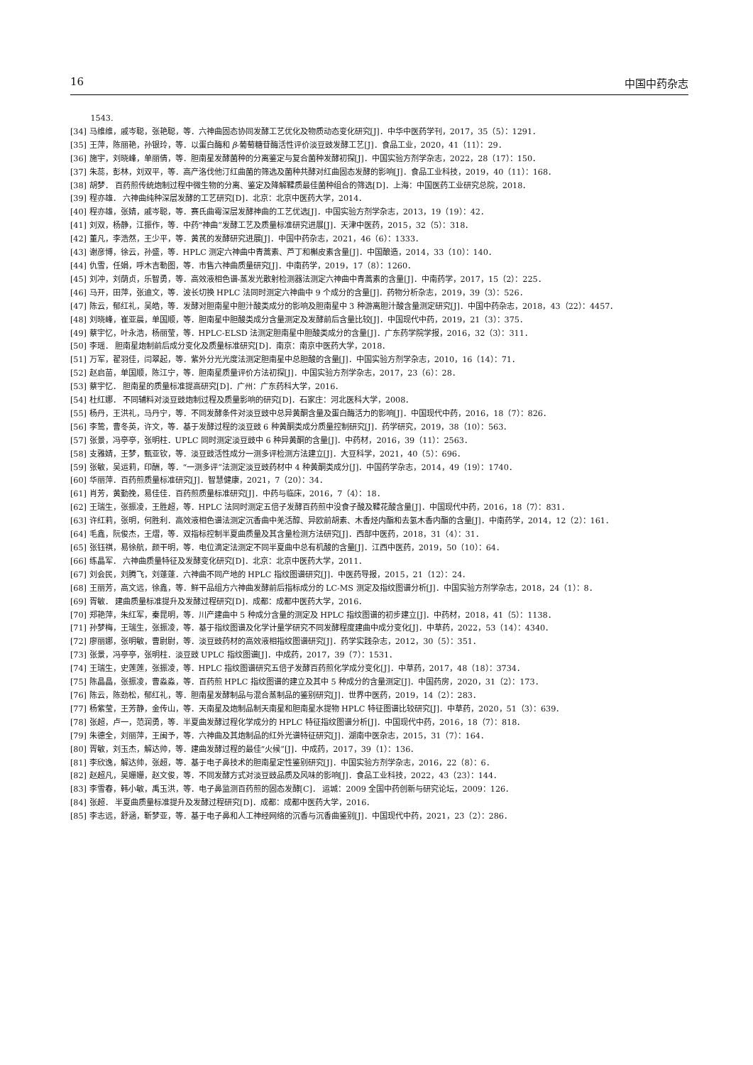16 中国中药杂志
1543.
[34] 马维维，戚岑聪，张艳聪，等．六神曲固态协同发酵工艺优化及物质动态变化研究[J]．中华中医药学刊，2017，35（5）：1291．
[35] 王萍，陈丽艳，孙银玲，等．以蛋白酶和 β-葡萄糖苷酶活性评价淡豆豉发酵工艺[J]．食品工业，2020，41（11）：29．
[36] 施宇，刘晓峰，单丽倩，等．胆南星发酵菌种的分离鉴定与复合菌种发酵初探[J]．中国实验方剂学杂志，2022，28（17）：150．
[37] 朱蕊，彭林，刘双平，等．高产洛伐他汀红曲菌的筛选及菌种共酵对红曲固态发酵的影响[J]．食品工业科技，2019，40（11）：168．
[38] 胡梦． 百药煎传统炮制过程中微生物的分离、鉴定及降解鞣质最佳菌种组合的筛选[D]．上海：中国医药工业研究总院，2018．
[39] 程亦雄． 六神曲纯种深层发酵的工艺研究[D]．北京：北京中医药大学，2014．
[40] 程亦雄，张婧，戚岑聪，等．赛氏曲霉深层发酵神曲的工艺优选[J]．中国实验方剂学杂志，2013，19（19）：42．
[41] 刘双，杨静，江振作，等．中药“神曲”发酵工艺及质量标准研究进展[J]．天津中医药，2015，32（5）：318．
[42] 董凡，李浩然，王少平，等．黄芪的发酵研究进展[J]．中国中药杂志，2021，46（6）：1333．
[43] 谢彦博，徐云，孙盛，等．HPLC 测定六神曲中青蒿素、芦丁和槲皮素含量[J]．中国酿造，2014，33（10）：140．
[44] 仇雪，任娟，呼木吉勒图，等．市售六神曲质量研究[J]．中南药学，2019，17（8）：1260．
[45] 刘冲，刘荫贞，乐智勇，等．高效液相色谱-蒸发光散射检测器法测定六神曲中青蒿素的含量[J]．中南药学，2017，15（2）：225．
[46] 马开，田萍，张迪文，等．波长切换 HPLC 法同时测定六神曲中 9 个成分的含量[J]．药物分析杂志，2019，39（3）：526．
[47] 陈云，郁红礼，吴皓，等．发酵对胆南星中胆汁酸类成分的影响及胆南星中 3 种游离胆汁酸含量测定研究[J]．中国中药杂志，2018，43（22）：4457．
[48] 刘晓峰，崔亚晨，单国顺，等．胆南星中胆酸类成分含量测定及发酵前后含量比较[J]．中国现代中药，2019，21（3）：375．
[49] 蔡宇忆，叶永浩，杨丽莹，等．HPLC-ELSD 法测定胆南星中胆酸类成分的含量[J]．广东药学院学报，2016，32（3）：311．
[50] 李瑶． 胆南星炮制前后成分变化及质量标准研究[D]．南京：南京中医药大学，2018．
[51] 万军，翟羽佳，闫翠起，等．紫外分光光度法测定胆南星中总胆酸的含量[J]．中国实验方剂学杂志，2010，16（14）：71．
[52] 赵启苗，单国顺，陈江宁，等．胆南星质量评价方法初探[J]．中国实验方剂学杂志，2017，23（6）：28．
[53] 蔡宇忆． 胆南星的质量标准提高研究[D]．广州：广东药科大学，2016．
[54] 杜红娜． 不同辅料对淡豆豉炮制过程及质量影响的研究[D]．石家庄：河北医科大学，2008．
[55] 杨丹，王洪礼，马丹宁，等．不同发酵条件对淡豆豉中总异黄酮含量及蛋白酶活力的影响[J]．中国现代中药，2016，18（7）：826．
[56] 李鸷，曹冬英，许文，等．基于发酵过程的淡豆豉 6 种黄酮类成分质量控制研究[J]．药学研究，2019，38（10）：563．
[57] 张景，冯亭亭，张明柱．UPLC 同时测定淡豆豉中 6 种异黄酮的含量[J]．中药材，2016，39（11）：2563．
[58] 支雅婧，王梦，甄亚钦，等．淡豆豉活性成分一测多评检测方法建立[J]．大豆科学，2021，40（5）：696．
[59] 张敏，吴运莉，印酬，等．“一测多评”法测定淡豆豉药材中 4 种黄酮类成分[J]．中国药学杂志，2014，49（19）：1740．
[60] 华丽萍．百药煎质量标准研究[J]．智慧健康，2021，7（20）：34．
[61] 肖芳，黄勤挽，易佳佳．百药煎质量标准研究[J]．中药与临床，2016，7（4）：18．
[62] 王瑞生，张振凌，王胜超，等．HPLC 法同时测定五倍子发酵百药煎中没食子酸及鞣花酸含量[J]．中国现代中药，2016，18（7）：831．
[63] 许红莉，张明，何胜利．高效液相色谱法测定沉香曲中羌活醇、异欧前胡素、木香烃内酯和去氢木香内酯的含量[J]．中南药学，2014，12（2）：161．
[64] 毛鑫，阮俊杰，王熠，等．双指标控制半夏曲质量及其含量检测方法研究[J]．西部中医药，2018，31（4）：31．
[65] 张钰祺，易徐航，颜干明，等．电位滴定法测定不同半夏曲中总有机酸的含量[J]．江西中医药，2019，50（10）：64．
[66] 练晶军． 六神曲质量特征及发酵变化研究[D]．北京：北京中医药大学，2011．
[67] 刘会民，刘腾飞，刘蓬蓬．六神曲不同产地的 HPLC 指纹图谱研究[J]．中医药导报，2015，21（12）：24．
[68] 王丽芳，高文远，徐鑫，等．鲜干品组方六神曲发酵前后指标成分的 LC-MS 测定及指纹图谱分析[J]．中国实验方剂学杂志，2018，24（1）：8．
[69] 胥敏． 建曲质量标准提升及发酵过程研究[D]．成都：成都中医药大学，2016．
[70] 郑艳萍，朱红军，秦昆明，等．川产建曲中 5 种成分含量的测定及 HPLC 指纹图谱的初步建立[J]．中药材，2018，41（5）：1138．
[71] 孙梦梅，王瑞生，张振凌，等．基于指纹图谱及化学计量学研究不同发酵程度建曲中成分变化[J]．中草药，2022，53（14）：4340．
[72] 廖丽娜，张明敏，曹尉尉，等．淡豆豉药材的高效液相指纹图谱研究[J]．药学实践杂志，2012，30（5）：351．
[73] 张景，冯亭亭，张明柱．淡豆豉 UPLC 指纹图谱[J]．中成药，2017，39（7）：1531．
[74] 王瑞生，史莲莲，张振凌，等．HPLC 指纹图谱研究五倍子发酵百药煎化学成分变化[J]．中草药，2017，48（18）：3734．
[75] 陈晶晶，张振凌，曹淼淼，等．百药煎 HPLC 指纹图谱的建立及其中 5 种成分的含量测定[J]．中国药房，2020，31（2）：173．
[76] 陈云，陈劲松，郁红礼，等．胆南星发酵制品与混合蒸制品的鉴别研究[J]．世界中医药，2019，14（2）：283．
[77] 杨紫莹，王芳静，金传山，等．天南星及炮制品制天南星和胆南星水提物 HPLC 特征图谱比较研究[J]．中草药，2020，51（3）：639．
[78] 张超，卢一，范润勇，等．半夏曲发酵过程化学成分的 HPLC 特征指纹图谱分析[J]．中国现代中药，2016，18（7）：818．
[79] 朱德全，刘丽萍，王闽予，等．六神曲及其炮制品的红外光谱特征研究[J]．湖南中医杂志，2015，31（7）：164．
[80] 胥敏，刘玉杰，解达帅，等．建曲发酵过程的最佳“火候”[J]．中成药，2017，39（1）：136．
[81] 李欣逸，解达帅，张超，等．基于电子鼻技术的胆南星定性鉴别研究[J]．中国实验方剂学杂志，2016，22（8）：6．
[82] 赵超凡，吴姗姗，赵文俊，等．不同发酵方式对淡豆豉品质及风味的影响[J]．食品工业科技，2022，43（23）：144．
[83] 李雪春，韩小敏，禹玉洪，等．电子鼻监测百药煎的固态发酵[C]． 运城：2009 全国中药创新与研究论坛，2009：126．
[84] 张超． 半夏曲质量标准提升及发酵过程研究[D]．成都：成都中医药大学，2016．
[85] 李志远，舒涵，靳梦亚，等．基于电子鼻和人工神经网络的沉香与沉香曲鉴别[J]．中国现代中药，2021，23（2）：286．